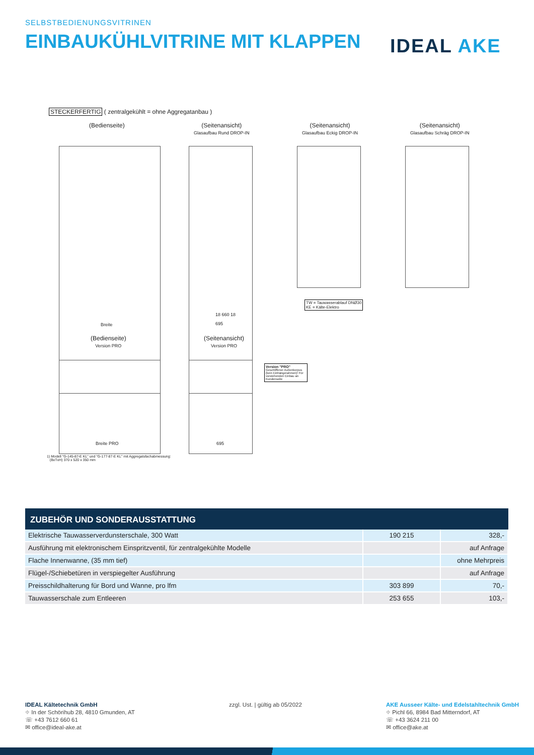SELBSTBEDIENUNGSVITRINEN
EINBAUKÜHLVITRINE MIT KLAPPEN
IDEAL AKE
STECKERFERTIG ( zentralgekühlt = ohne Aggregatanbau )
(Bedienseite)
(Seitenansicht)
Glasaufbau Rund DROP-IN
(Seitenansicht)
Glasaufbau Eckig DROP-IN
(Seitenansicht)
Glasaufbau Schräg DROP-IN
TW = Tauwasserablauf DNØ30
KE = Kälte-Elektro
Breite
18 660 18
695
(Bedienseite)
Version PRO
(Seitenansicht)
Version PRO
Version "PRO"
Geschliffener Außenkorpus (kein Einhängerahmen)! Für vorstehenden Einbau an Kundenseite
Breite PRO 695
1) Modell "G-145-87-E KL" und "G-177-87-E KL" mit Aggregatsfachabmessung:
(BxTxH) 370 x 520 x 350 mm
ZUBEHÖR UND SONDERAUSSTATTUNG
| Elektrische Tauwasserverdunsterschale, 300 Watt | 190 215 | 328,- |
| Ausführung mit elektronischem Einspritzventil, für zentralgekühlte Modelle | | auf Anfrage |
| Flache Innenwanne, (35 mm tief) | | ohne Mehrpreis |
| Flügel-/Schiebetüren in verspiegelter Ausführung | | auf Anfrage |
| Preisschildhalterung für Bord und Wanne, pro lfm | 303 899 | 70,- |
| Tauwasserschale zum Entleeren | 253 655 | 103,- |
IDEAL Kältetechnik GmbH
⌖ In der Schörihub 28, 4810 Gmunden, AT
☏ +43 7612 660 61
✉ office@ideal-ake.at
zzgl. Ust. | gültig ab 05/2022
AKE Ausseer Kälte- und Edelstahltechnik GmbH
⌖ Pichl 66, 8984 Bad Mitterndorf, AT
☏ +43 3624 211 00
✉ office@ake.at